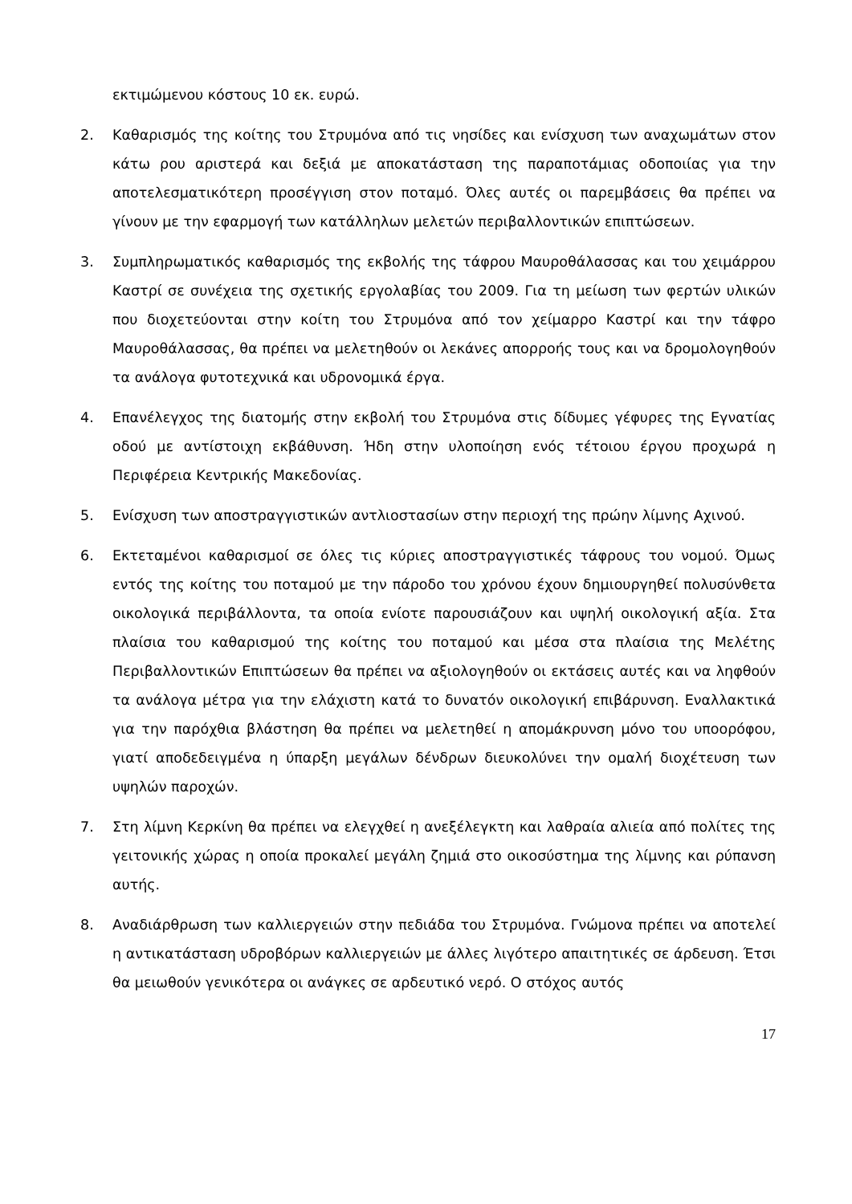εκτιμώμενου κόστους 10 εκ. ευρώ.
2. Καθαρισμός της κοίτης του Στρυμόνα από τις νησίδες και ενίσχυση των αναχωμάτων στον κάτω ρου αριστερά και δεξιά με αποκατάσταση της παραποτάμιας οδοποιίας για την αποτελεσματικότερη προσέγγιση στον ποταμό. Όλες αυτές οι παρεμβάσεις θα πρέπει να γίνουν με την εφαρμογή των κατάλληλων μελετών περιβαλλοντικών επιπτώσεων.
3. Συμπληρωματικός καθαρισμός της εκβολής της τάφρου Μαυροθάλασσας και του χειμάρρου Καστρί σε συνέχεια της σχετικής εργολαβίας του 2009. Για τη μείωση των φερτών υλικών που διοχετεύονται στην κοίτη του Στρυμόνα από τον χείμαρρο Καστρί και την τάφρο Μαυροθάλασσας, θα πρέπει να μελετηθούν οι λεκάνες απορροής τους και να δρομολογηθούν τα ανάλογα φυτοτεχνικά και υδρονομικά έργα.
4. Επανέλεγχος της διατομής στην εκβολή του Στρυμόνα στις δίδυμες γέφυρες της Εγνατίας οδού με αντίστοιχη εκβάθυνση. Ήδη στην υλοποίηση ενός τέτοιου έργου προχωρά η Περιφέρεια Κεντρικής Μακεδονίας.
5. Ενίσχυση των αποστραγγιστικών αντλιοστασίων στην περιοχή της πρώην λίμνης Αχινού.
6. Εκτεταμένοι καθαρισμοί σε όλες τις κύριες αποστραγγιστικές τάφρους του νομού. Όμως εντός της κοίτης του ποταμού με την πάροδο του χρόνου έχουν δημιουργηθεί πολυσύνθετα οικολογικά περιβάλλοντα, τα οποία ενίοτε παρουσιάζουν και υψηλή οικολογική αξία. Στα πλαίσια του καθαρισμού της κοίτης του ποταμού και μέσα στα πλαίσια της Μελέτης Περιβαλλοντικών Επιπτώσεων θα πρέπει να αξιολογηθούν οι εκτάσεις αυτές και να ληφθούν τα ανάλογα μέτρα για την ελάχιστη κατά το δυνατόν οικολογική επιβάρυνση. Εναλλακτικά για την παρόχθια βλάστηση θα πρέπει να μελετηθεί η απομάκρυνση μόνο του υποορόφου, γιατί αποδεδειγμένα η ύπαρξη μεγάλων δένδρων διευκολύνει την ομαλή διοχέτευση των υψηλών παροχών.
7. Στη λίμνη Κερκίνη θα πρέπει να ελεγχθεί η ανεξέλεγκτη και λαθραία αλιεία από πολίτες της γειτονικής χώρας η οποία προκαλεί μεγάλη ζημιά στο οικοσύστημα της λίμνης και ρύπανση αυτής.
8. Αναδιάρθρωση των καλλιεργειών στην πεδιάδα του Στρυμόνα. Γνώμονα πρέπει να αποτελεί η αντικατάσταση υδροβόρων καλλιεργειών με άλλες λιγότερο απαιτητικές σε άρδευση. Έτσι θα μειωθούν γενικότερα οι ανάγκες σε αρδευτικό νερό. Ο στόχος αυτός
17